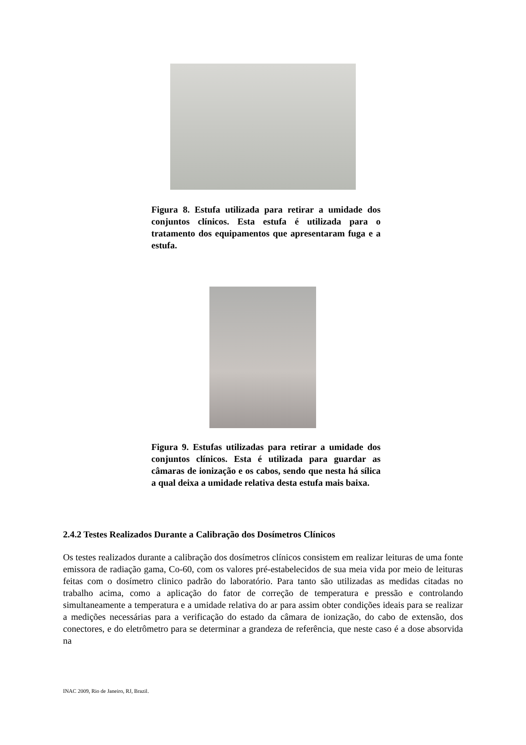Figura 8. Estufa utilizada para retirar a umidade dos conjuntos clínicos. Esta estufa é utilizada para o tratamento dos equipamentos que apresentaram fuga e a estufa.
Figura 9. Estufas utilizadas para retirar a umidade dos conjuntos clínicos. Esta é utilizada para guardar as câmaras de ionização e os cabos, sendo que nesta há sílica a qual deixa a umidade relativa desta estufa mais baixa.
2.4.2 Testes Realizados Durante a Calibração dos Dosímetros Clínicos
Os testes realizados durante a calibração dos dosímetros clínicos consistem em realizar leituras de uma fonte emissora de radiação gama, Co-60, com os valores pré-estabelecidos de sua meia vida por meio de leituras feitas com o dosímetro clinico padrão do laboratório. Para tanto são utilizadas as medidas citadas no trabalho acima, como a aplicação do fator de correção de temperatura e pressão e controlando simultaneamente a temperatura e a umidade relativa do ar para assim obter condições ideais para se realizar a medições necessárias para a verificação do estado da câmara de ionização, do cabo de extensão, dos conectores, e do eletrômetro para se determinar a grandeza de referência, que neste caso é a dose absorvida na
INAC 2009, Rio de Janeiro, RJ, Brazil.